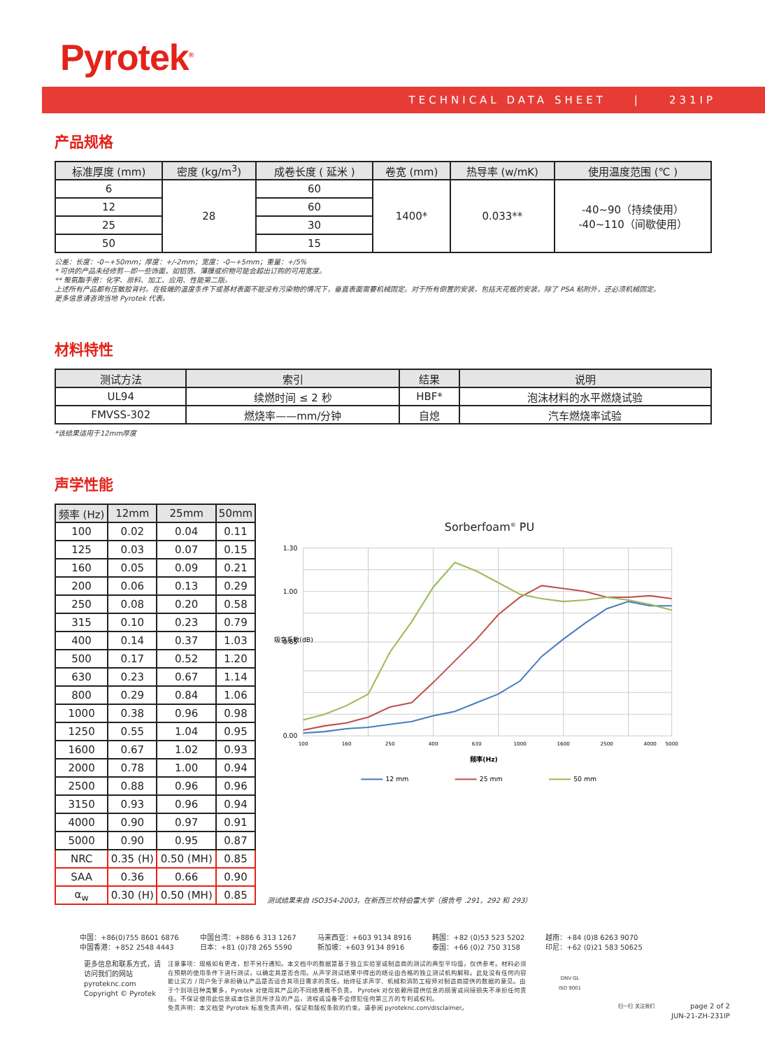Pyrotek<sup>®</sup>
TECHNICAL DATA SHEET | 231IP
产品规格
| 标准厚度 (mm) | 密度 (kg/m<sup>3</sup>) | 成卷长度 ( 延米 ) | 卷宽 (mm) | 热导率 (w/mK) | 使用温度范围 (℃ ) |
| --- | --- | --- | --- | --- | --- |
| 6 | 28 | 60 | 1400* | 0.033** | -40~90（持续使用） -40~110（间歇使用） |
| 12 | | 60 | | | |
| 25 | | 30 | | | |
| 50 | | 15 | | | |
公差：长度：-0~+50mm；厚度：+/-2mm；宽度：-0~+5mm；重量：+/5%
* 可供的产品未经修剪—即一些饰面，如铝箔、薄膜或织物可能会超出订购的可用宽度。
** 聚氨酯手册：化学、原料、加工、应用、性能第二版。
上述所有产品都有压敏胶背衬。在极端的温度条件下或基材表面不能没有污染物的情况下，垂直表面需要机械固定。对于所有倒置的安装，包括天花板的安装，除了 PSA 粘附外，还必须机械固定。
更多信息请咨询当地 Pyrotek 代表。
材料特性
| 测试方法 | 索引 | 结果 | 说明 |
| --- | --- | --- | --- |
| UL94 | 续燃时间 ≤ 2 秒 | HBF* | 泡沫材料的水平燃烧试验 |
| FMVSS-302 | 燃烧率——mm/分钟 | 自熄 | 汽车燃烧率试验 |
*该结果适用于12mm厚度
声学性能
| 频率 (Hz) | 12mm | 25mm | 50mm |
| --- | --- | --- | --- |
| 100 | 0.02 | 0.04 | 0.11 |
| 125 | 0.03 | 0.07 | 0.15 |
| 160 | 0.05 | 0.09 | 0.21 |
| 200 | 0.06 | 0.13 | 0.29 |
| 250 | 0.08 | 0.20 | 0.58 |
| 315 | 0.10 | 0.23 | 0.79 |
| 400 | 0.14 | 0.37 | 1.03 |
| 500 | 0.17 | 0.52 | 1.20 |
| 630 | 0.23 | 0.67 | 1.14 |
| 800 | 0.29 | 0.84 | 1.06 |
| 1000 | 0.38 | 0.96 | 0.98 |
| 1250 | 0.55 | 1.04 | 0.95 |
| 1600 | 0.67 | 1.02 | 0.93 |
| 2000 | 0.78 | 1.00 | 0.94 |
| 2500 | 0.88 | 0.96 | 0.96 |
| 3150 | 0.93 | 0.96 | 0.94 |
| 4000 | 0.90 | 0.97 | 0.91 |
| 5000 | 0.90 | 0.95 | 0.87 |
| NRC | 0.35 (H) | 0.50 (MH) | 0.85 |
| SAA | 0.36 | 0.66 | 0.90 |
| α<sub>w</sub> | 0.30 (H) | 0.50 (MH) | 0.85 |
Sorberfoam<sup>®</sup> PU
1.30
1.00
0.65
0.00
吸音系数(dB)
100
160
250
400
630
1000
1600
2500
4000
5000
频率(Hz)
12 mm
25 mm
50 mm
测试结果来自 ISO354-2003，在新西兰坎特伯雷大学（报告号 .291，292 和 293）
中国：+86(0)755 8601 6876
中国香港：+852 2548 4443
中国台湾：+886 6 313 1267
日本：+81 (0)78 265 5590
马来西亚：+603 9134 8916
新加坡：+603 9134 8916
韩国：+82 (0)53 523 5202
泰国：+66 (0)2 750 3158
越南：+84 (0)8 6263 9070
印尼：+62 (0)21 583 50625
更多信息和联系方式，请访问我们的网站
pyroteknc.com
Copyright © Pyrotek
注意事项：规格如有更改，恕不另行通知。本文档中的数据是基于独立实验室或制造商的测试的典型平均值，仅供参考。材料必须在预期的使用条件下进行测试，以确定其是否合用。从声学测试结果中得出的结论由合格的独立测试机构解释。此处没有任何内容能让买方 / 用户免于承担确认产品是否适合其项目需求的责任。始终征求声学、机械和消防工程师对制造商提供的数据的意见。由于个别项目种类繁多，Pyrotek 对使用其产品的不同结果概不负责。 Pyrotek 对仅依赖所提供信息的损害或间接损失不承担任何责任。不保证使用此信息或本信息页所涉及的产品，流程或设备不会侵犯任何第三方的专利或权利。
免责声明：本文档受 Pyrotek 标准免责声明，保证和版权条款的约束。请参阅 pyroteknc.com/disclaimer。
DNV·GL
ISO 9001
扫一扫 关注我们
page 2 of 2
JUN-21-ZH-231IP